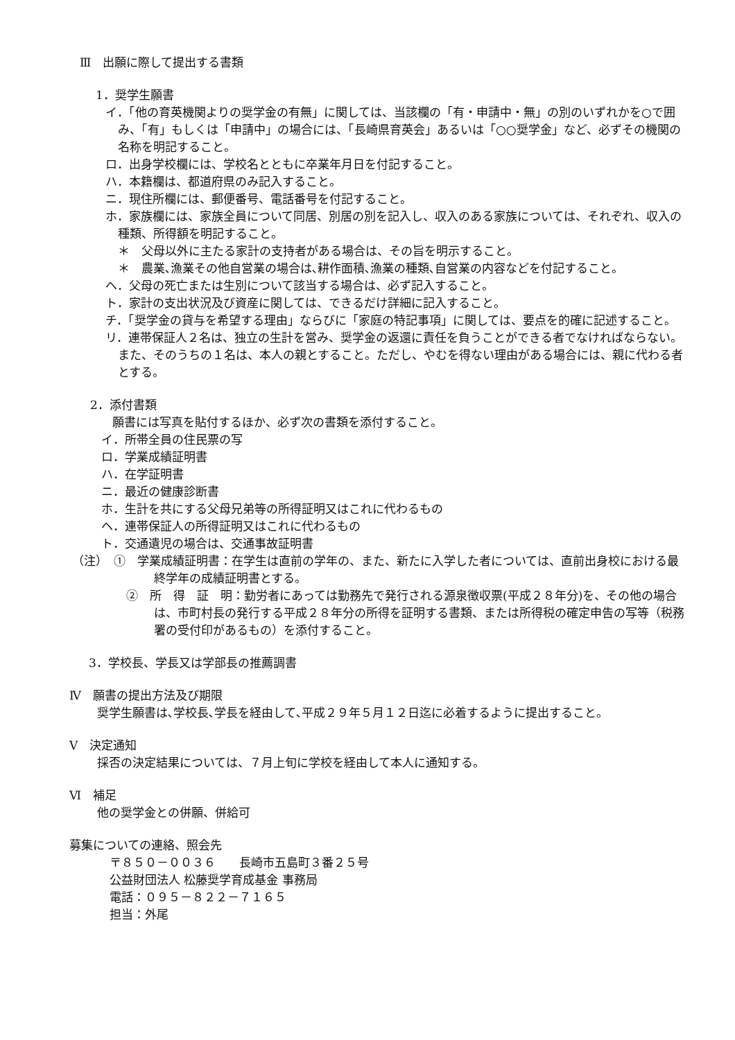Ⅲ　出願に際して提出する書類
1．奨学生願書
イ．「他の育英機関よりの奨学金の有無」に関しては、当該欄の「有・申請中・無」の別のいずれかを○で囲み、「有」もしくは「申請中」の場合には、「長崎県育英会」あるいは「○○奨学金」など、必ずその機関の名称を明記すること。
ロ．出身学校欄には、学校名とともに卒業年月日を付記すること。
ハ．本籍欄は、都道府県のみ記入すること。
ニ．現住所欄には、郵便番号、電話番号を付記すること。
ホ．家族欄には、家族全員について同居、別居の別を記入し、収入のある家族については、それぞれ、収入の種類、所得額を明記すること。
＊　父母以外に主たる家計の支持者がある場合は、その旨を明示すること。
＊　農業､漁業その他自営業の場合は､耕作面積､漁業の種類､自営業の内容などを付記すること。
ヘ．父母の死亡または生別について該当する場合は、必ず記入すること。
ト．家計の支出状況及び資産に関しては、できるだけ詳細に記入すること。
チ．「奨学金の貸与を希望する理由」ならびに「家庭の特記事項」に関しては、要点を的確に記述すること。
リ．連帯保証人２名は、独立の生計を営み、奨学金の返還に責任を負うことができる者でなければならない。また、そのうちの１名は、本人の親とすること。ただし、やむを得ない理由がある場合には、親に代わる者とする。
2．添付書類
願書には写真を貼付するほか、必ず次の書類を添付すること。
イ．所帯全員の住民票の写
ロ．学業成績証明書
ハ．在学証明書
ニ．最近の健康診断書
ホ．生計を共にする父母兄弟等の所得証明又はこれに代わるもの
ヘ．連帯保証人の所得証明又はこれに代わるもの
ト．交通遺児の場合は、交通事故証明書
（注）　①　学業成績証明書：在学生は直前の学年の、また、新たに入学した者については、直前出身校における最終学年の成績証明書とする。
②　所　得　証　明：勤労者にあっては勤務先で発行される源泉徴収票(平成２８年分)を、その他の場合は、市町村長の発行する平成２８年分の所得を証明する書類、または所得税の確定申告の写等（税務署の受付印があるもの）を添付すること。
3．学校長、学長又は学部長の推薦調書
Ⅳ　願書の提出方法及び期限
奨学生願書は､学校長､学長を経由して､平成２９年５月１２日迄に必着するように提出すること。
Ⅴ　決定通知
採否の決定結果については、７月上旬に学校を経由して本人に通知する。
Ⅵ　補足
他の奨学金との併願、併給可
募集についての連絡、照会先
〒８５０－００３６　　長崎市五島町３番２５号
公益財団法人 松藤奨学育成基金 事務局
電話：０９５－８２２－７１６５
担当：外尾